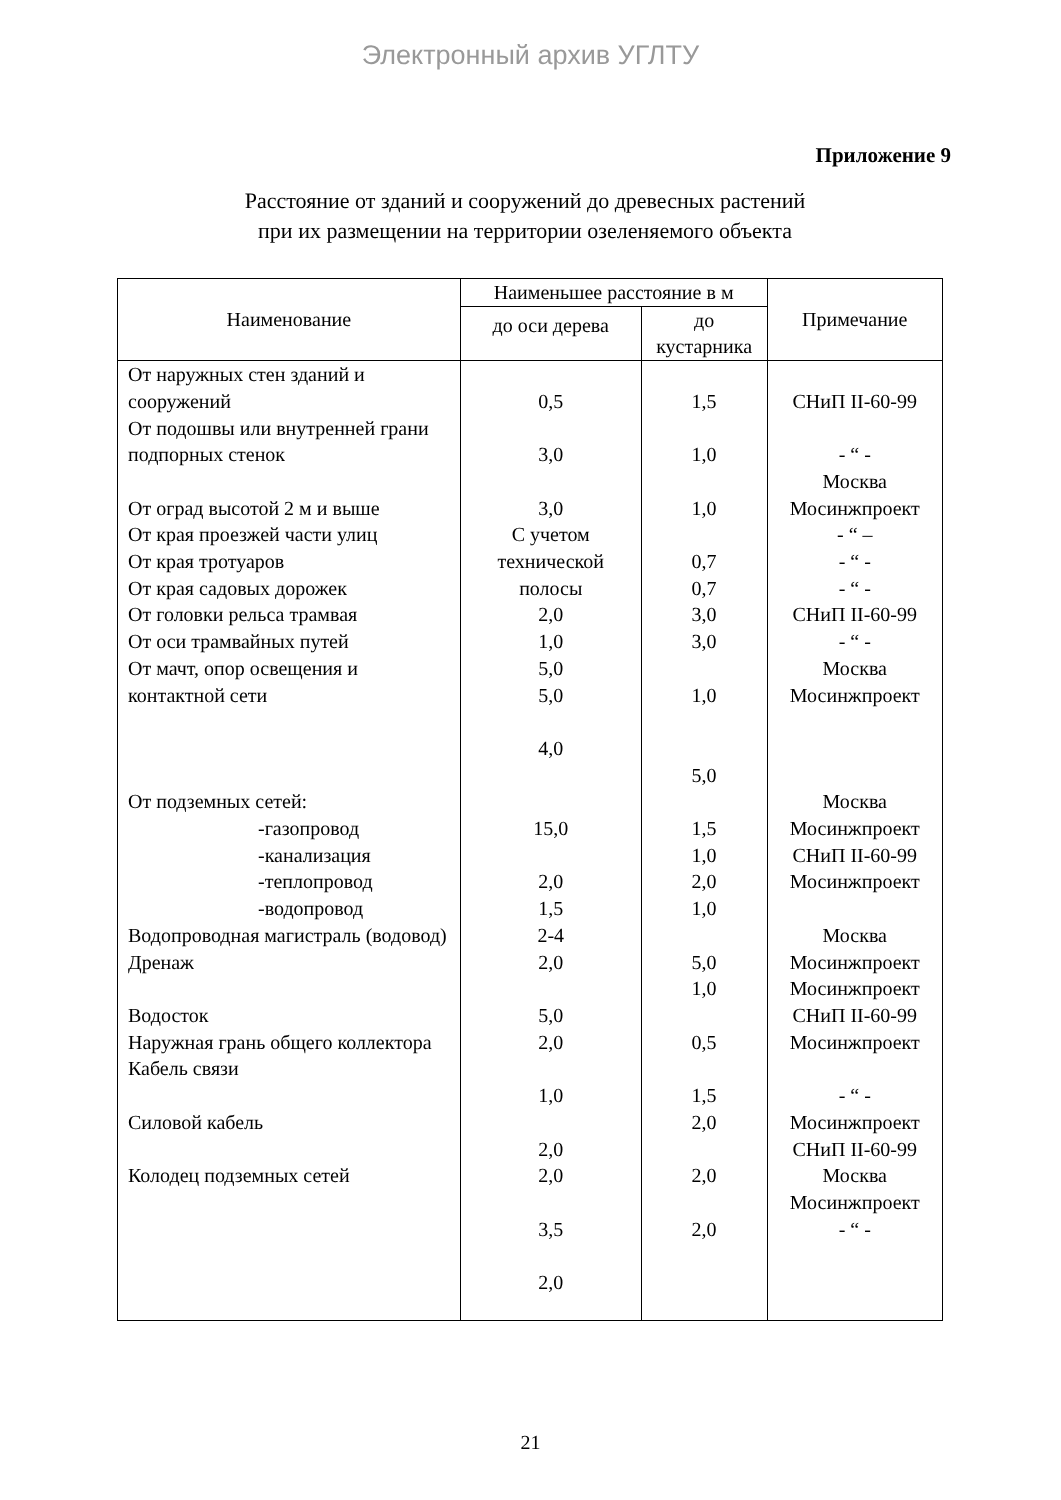Электронный архив УГЛТУ
Приложение 9
Расстояние от зданий и сооружений до древесных растений
при их размещении на территории озеленяемого объекта
| Наименование | Наименьшее расстояние в м | | Примечание |
| --- | --- | --- | --- |
| | до оси дерева | до кустарника | |
| От наружных стен зданий и сооружений От подошвы или внутренней грани подпорных стенок От оград высотой 2 м и выше От края проезжей части улиц От края тротуаров От края садовых дорожек От головки рельса трамвая От оси трамвайных путей От мачт, опор освещения и контактной сети От подземных сетей: -газопровод -канализация -теплопровод -водопровод Водопроводная магистраль (водовод) Дренаж Водосток Наружная грань общего коллектора Кабель связи Силовой кабель Колодец подземных сетей | 0,5 3,0 3,0 С учетом технической полосы 2,0 1,0 5,0 5,0 4,0 15,0 2,0 1,5 2-4 2,0 5,0 2,0 1,0 2,0 2,0 3,5 2,0 | 1,5 1,0 1,0 0,7 0,7 3,0 3,0 1,0 5,0 1,5 1,0 2,0 1,0 5,0 1,0 0,5 1,5 2,0 2,0 2,0 | СНиП II-60-99 - “ - Москва Мосинжпроект - “ – - “ - - “ - СНиП II-60-99 - “ - Москва Мосинжпроект Москва Мосинжпроект СНиП II-60-99 Мосинжпроект Москва Мосинжпроект Мосинжпроект СНиП II-60-99 Мосинжпроект - “ - Мосинжпроект СНиП II-60-99 Москва Мосинжпроект - “ - |
21